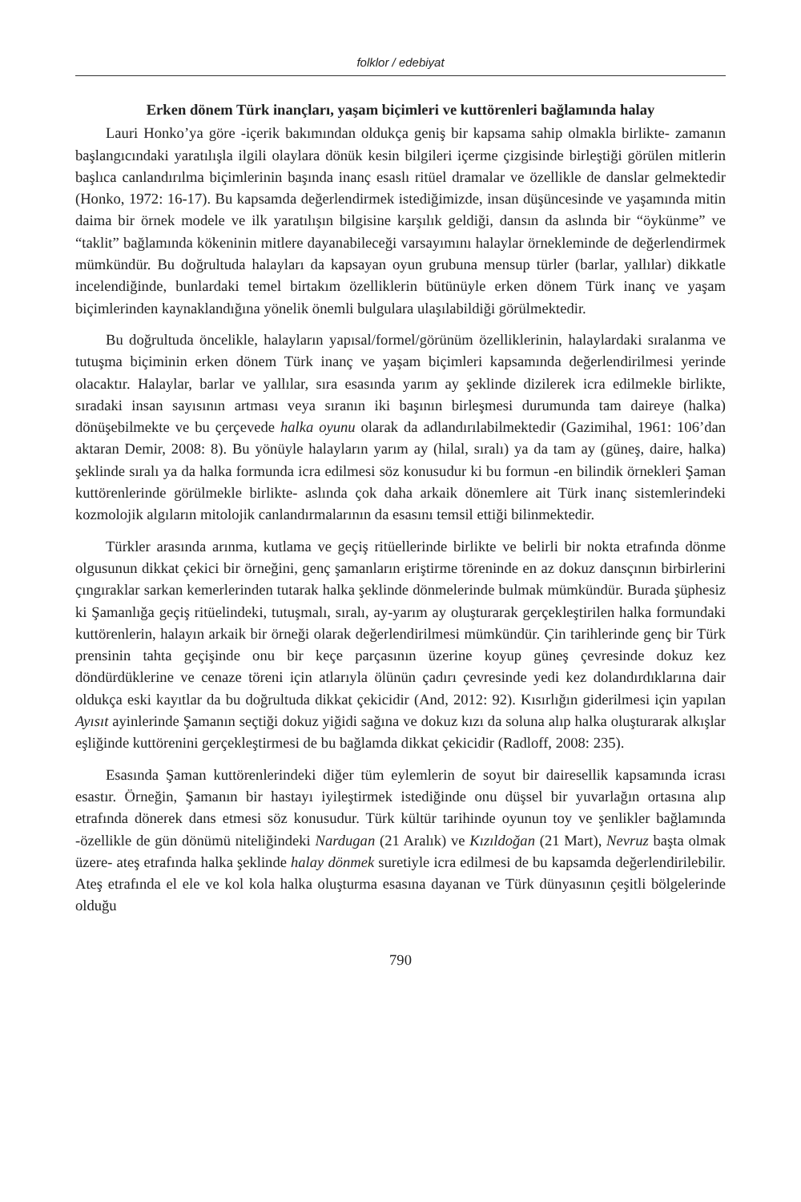folklor / edebiyat
Erken dönem Türk inançları, yaşam biçimleri ve kuttörenleri bağlamında halay
Lauri Honko’ya göre -içerik bakımından oldukça geniş bir kapsama sahip olmakla birlikte- zamanın başlangıcındaki yaratılışla ilgili olaylara dönük kesin bilgileri içerme çizgisinde birleştiği görülen mitlerin başlıca canlandırılma biçimlerinin başında inanç esaslı ritüel dramalar ve özellikle de danslar gelmektedir (Honko, 1972: 16-17). Bu kapsamda değerlendirmek istediğimizde, insan düşüncesinde ve yaşamında mitin daima bir örnek modele ve ilk yaratılışın bilgisine karşılık geldiği, dansın da aslında bir “öykünme” ve “taklit” bağlamında kökeninin mitlere dayanabileceği varsayımını halaylar örnekleminde de değerlendirmek mümkündür. Bu doğrultuda halayları da kapsayan oyun grubuna mensup türler (barlar, yallılar) dikkatle incelendiğinde, bunlardaki temel birtakım özelliklerin bütünüyle erken dönem Türk inanç ve yaşam biçimlerinden kaynaklandığına yönelik önemli bulgulara ulaşılabildiği görülmektedir.
Bu doğrultuda öncelikle, halayların yapısal/formel/görünüm özelliklerinin, halaylardaki sıralanma ve tutuşma biçiminin erken dönem Türk inanç ve yaşam biçimleri kapsamında değerlendirilmesi yerinde olacaktır. Halaylar, barlar ve yallılar, sıra esasında yarım ay şeklinde dizilerek icra edilmekle birlikte, sıradaki insan sayısının artması veya sıranın iki başının birleşmesi durumunda tam daireye (halka) dönüşebilmekte ve bu çerçevede halka oyunu olarak da adlandırılabilmektedir (Gazimihal, 1961: 106’dan aktaran Demir, 2008: 8). Bu yönüyle halayların yarım ay (hilal, sıralı) ya da tam ay (güneş, daire, halka) şeklinde sıralı ya da halka formunda icra edilmesi söz konusudur ki bu formun -en bilindik örnekleri Şaman kuttörenlerinde görülmekle birlikte- aslında çok daha arkaik dönemlere ait Türk inanç sistemlerindeki kozmolojik algıların mitolojik canlandırmalarının da esasını temsil ettiği bilinmektedir.
Türkler arasında arınma, kutlama ve geçiş ritüellerinde birlikte ve belirli bir nokta etrafında dönme olgusunun dikkat çekici bir örneğini, genç şamanların eriştirme töreninde en az dokuz dansçının birbirlerini çıngıraklar sarkan kemerlerinden tutarak halka şeklinde dönmelerinde bulmak mümkündür. Burada şüphesiz ki Şamanlığa geçiş ritüelindeki, tutuşmalı, sıralı, ay-yarım ay oluşturarak gerçekleştirilen halka formundaki kuttörenlerin, halayın arkaik bir örneği olarak değerlendirilmesi mümkündür. Çin tarihlerinde genç bir Türk prensinin tahta geçişinde onu bir keçe parçasının üzerine koyup güneş çevresinde dokuz kez döndürdüklerine ve cenaze töreni için atlarıyla ölünün çadırı çevresinde yedi kez dolandırdıklarına dair oldukça eski kayıtlar da bu doğrultuda dikkat çekicidir (And, 2012: 92). Kısırlığın giderilmesi için yapılan Ayısıt ayinlerinde Şamanın seçtiği dokuz yiğidi sağına ve dokuz kızı da soluna alıp halka oluşturarak alkışlar eşliğinde kuttörenini gerçekleştirmesi de bu bağlamda dikkat çekicidir (Radloff, 2008: 235).
Esasında Şaman kuttörenlerindeki diğer tüm eylemlerin de soyut bir dairesellik kapsamında icrası esastır. Örneğin, Şamanın bir hastayı iyileştirmek istediğinde onu düşsel bir yuvarlağın ortasına alıp etrafında dönerek dans etmesi söz konusudur. Türk kültür tarihinde oyunun toy ve şenlikler bağlamında -özellikle de gün dönümü niteliğindeki Nardugan (21 Aralık) ve Kızıldoğan (21 Mart), Nevruz başta olmak üzere- ateş etrafında halka şeklinde halay dönmek suretiyle icra edilmesi de bu kapsamda değerlendirilebilir. Ateş etrafında el ele ve kol kola halka oluşturma esasına dayanan ve Türk dünyasının çeşitli bölgelerinde olduğu
790